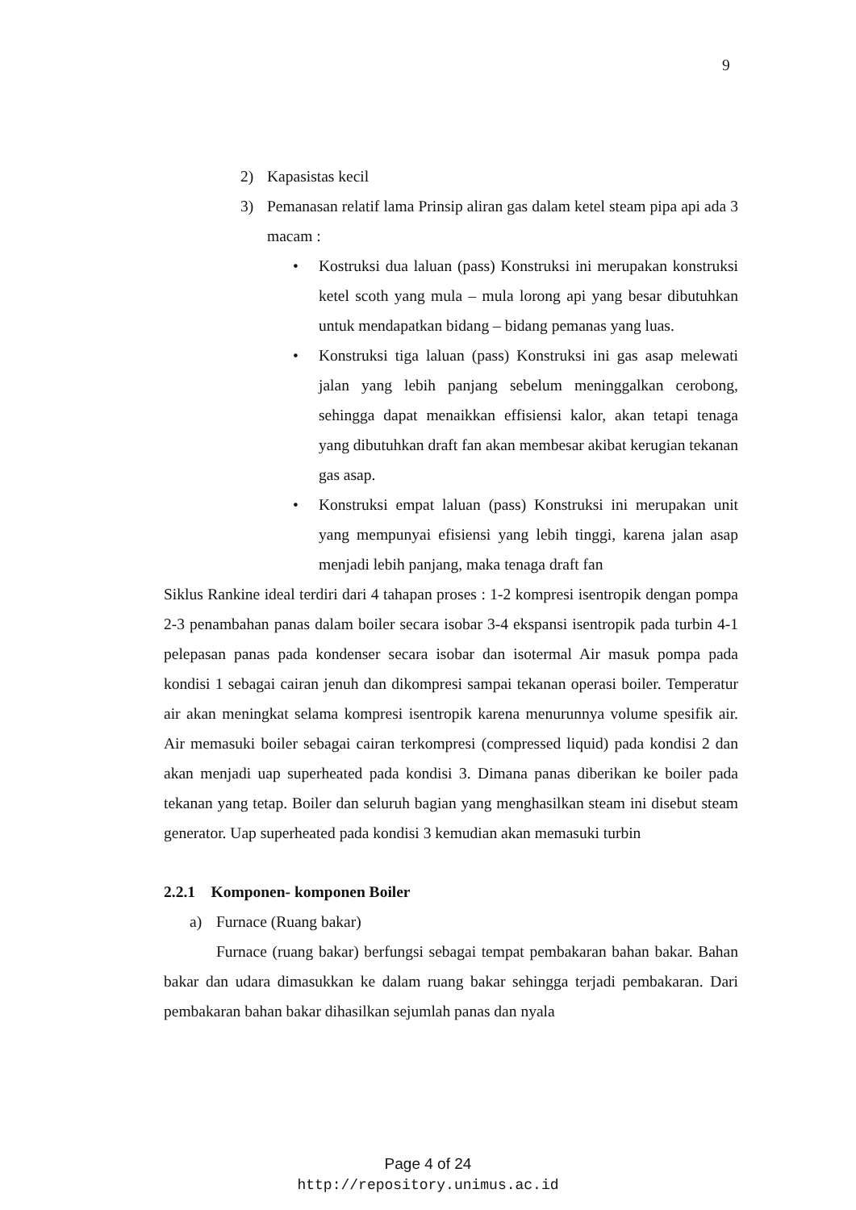9
2) Kapasistas kecil
3) Pemanasan relatif lama Prinsip aliran gas dalam ketel steam pipa api ada 3 macam :
• Kostruksi dua laluan (pass) Konstruksi ini merupakan konstruksi ketel scoth yang mula – mula lorong api yang besar dibutuhkan untuk mendapatkan bidang – bidang pemanas yang luas.
• Konstruksi tiga laluan (pass) Konstruksi ini gas asap melewati jalan yang lebih panjang sebelum meninggalkan cerobong, sehingga dapat menaikkan effisiensi kalor, akan tetapi tenaga yang dibutuhkan draft fan akan membesar akibat kerugian tekanan gas asap.
• Konstruksi empat laluan (pass) Konstruksi ini merupakan unit yang mempunyai efisiensi yang lebih tinggi, karena jalan asap menjadi lebih panjang, maka tenaga draft fan
Siklus Rankine ideal terdiri dari 4 tahapan proses : 1-2 kompresi isentropik dengan pompa 2-3 penambahan panas dalam boiler secara isobar 3-4 ekspansi isentropik pada turbin 4-1 pelepasan panas pada kondenser secara isobar dan isotermal Air masuk pompa pada kondisi 1 sebagai cairan jenuh dan dikompresi sampai tekanan operasi boiler. Temperatur air akan meningkat selama kompresi isentropik karena menurunnya volume spesifik air. Air memasuki boiler sebagai cairan terkompresi (compressed liquid) pada kondisi 2 dan akan menjadi uap superheated pada kondisi 3. Dimana panas diberikan ke boiler pada tekanan yang tetap. Boiler dan seluruh bagian yang menghasilkan steam ini disebut steam generator. Uap superheated pada kondisi 3 kemudian akan memasuki turbin
2.2.1 Komponen- komponen Boiler
a) Furnace (Ruang bakar)
Furnace (ruang bakar) berfungsi sebagai tempat pembakaran bahan bakar. Bahan bakar dan udara dimasukkan ke dalam ruang bakar sehingga terjadi pembakaran. Dari pembakaran bahan bakar dihasilkan sejumlah panas dan nyala
Page 4 of 24
http://repository.unimus.ac.id